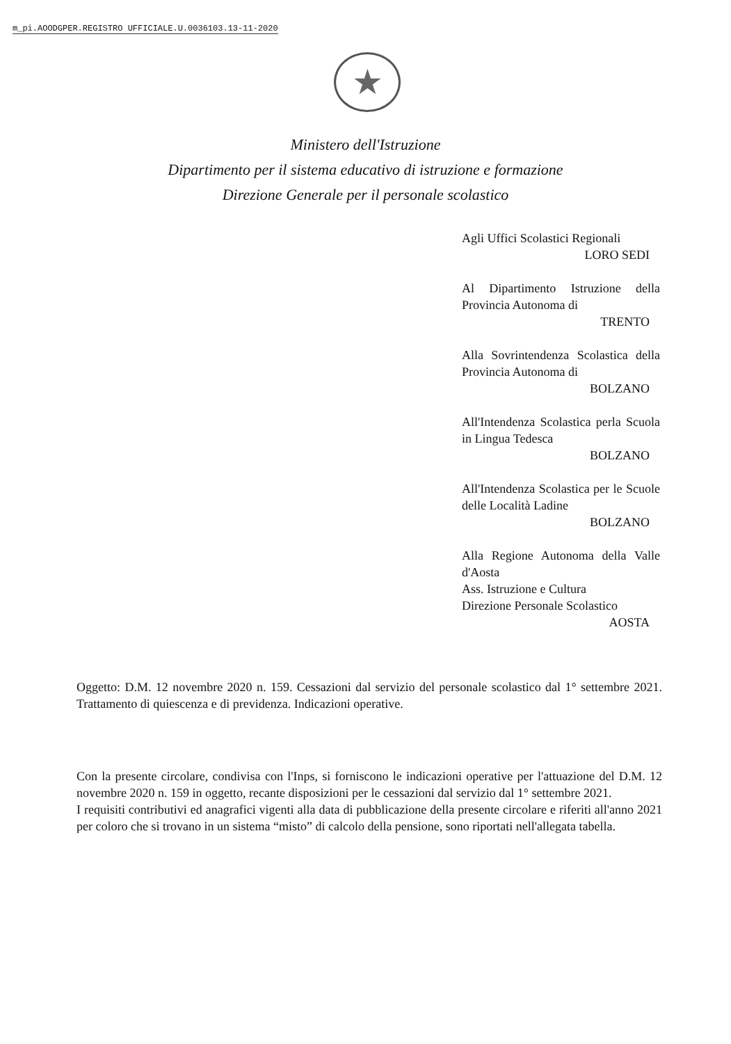m_pi.AOODGPER.REGISTRO UFFICIALE.U.0036103.13-11-2020
★
Ministero dell'Istruzione
Dipartimento per il sistema educativo di istruzione e formazione
Direzione Generale per il personale scolastico
Agli Uffici Scolastici Regionali
LORO SEDI
Al Dipartimento Istruzione della Provincia Autonoma di
TRENTO
Alla Sovrintendenza Scolastica della Provincia Autonoma di
BOLZANO
All'Intendenza Scolastica perla Scuola in Lingua Tedesca
BOLZANO
All'Intendenza Scolastica per le Scuole delle Località Ladine
BOLZANO
Alla Regione Autonoma della Valle d'Aosta
Ass. Istruzione e Cultura
Direzione Personale Scolastico
AOSTA
Oggetto: D.M. 12 novembre 2020 n. 159. Cessazioni dal servizio del personale scolastico dal 1° settembre 2021. Trattamento di quiescenza e di previdenza. Indicazioni operative.
Con la presente circolare, condivisa con l'Inps, si forniscono le indicazioni operative per l'attuazione del D.M. 12 novembre 2020 n. 159 in oggetto, recante disposizioni per le cessazioni dal servizio dal 1° settembre 2021.
I requisiti contributivi ed anagrafici vigenti alla data di pubblicazione della presente circolare e riferiti all'anno 2021 per coloro che si trovano in un sistema “misto” di calcolo della pensione, sono riportati nell'allegata tabella.